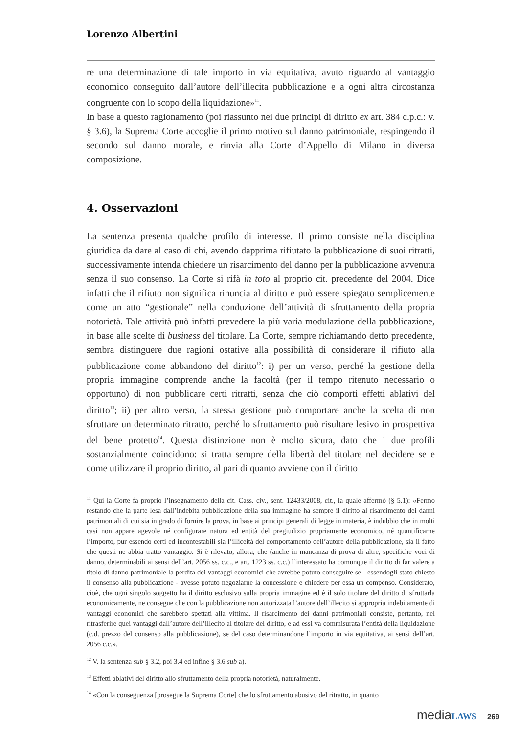Lorenzo Albertini
re una determinazione di tale importo in via equitativa, avuto riguardo al vantaggio economico conseguito dall’autore dell’illecita pubblicazione e a ogni altra circostanza congruente con lo scopo della liquidazione»<sup>11</sup>.
In base a questo ragionamento (poi riassunto nei due principi di diritto ex art. 384 c.p.c.: v. § 3.6), la Suprema Corte accoglie il primo motivo sul danno patrimoniale, respingendo il secondo sul danno morale, e rinvia alla Corte d’Appello di Milano in diversa composizione.
4. Osservazioni
La sentenza presenta qualche profilo di interesse. Il primo consiste nella disciplina giuridica da dare al caso di chi, avendo dapprima rifiutato la pubblicazione di suoi ritratti, successivamente intenda chiedere un risarcimento del danno per la pubblicazione avvenuta senza il suo consenso. La Corte si rifà in toto al proprio cit. precedente del 2004. Dice infatti che il rifiuto non significa rinuncia al diritto e può essere spiegato semplicemente come un atto “gestionale” nella conduzione dell’attività di sfruttamento della propria notorietà. Tale attività può infatti prevedere la più varia modulazione della pubblicazione, in base alle scelte di business del titolare. La Corte, sempre richiamando detto precedente, sembra distinguere due ragioni ostative alla possibilità di considerare il rifiuto alla pubblicazione come abbandono del diritto<sup>12</sup>: i) per un verso, perché la gestione della propria immagine comprende anche la facoltà (per il tempo ritenuto necessario o opportuno) di non pubblicare certi ritratti, senza che ciò comporti effetti ablativi del diritto<sup>13</sup>; ii) per altro verso, la stessa gestione può comportare anche la scelta di non sfruttare un determinato ritratto, perché lo sfruttamento può risultare lesivo in prospettiva del bene protetto<sup>14</sup>. Questa distinzione non è molto sicura, dato che i due profili sostanzialmente coincidono: si tratta sempre della libertà del titolare nel decidere se e come utilizzare il proprio diritto, al pari di quanto avviene con il diritto
<sup>11</sup> Qui la Corte fa proprio l’insegnamento della cit. Cass. civ., sent. 12433/2008, cit., la quale affermò (§ 5.1): «Fermo restando che la parte lesa dall’indebita pubblicazione della sua immagine ha sempre il diritto al risarcimento dei danni patrimoniali di cui sia in grado di fornire la prova, in base ai principi generali di legge in materia, è indubbio che in molti casi non appare agevole né configurare natura ed entità del pregiudizio propriamente economico, né quantificarne l’importo, pur essendo certi ed incontestabili sia l’illiceità del comportamento dell’autore della pubblicazione, sia il fatto che questi ne abbia tratto vantaggio. Si è rilevato, allora, che (anche in mancanza di prova di altre, specifiche voci di danno, determinabili ai sensi dell’art. 2056 ss. c.c., e art. 1223 ss. c.c.) l’interessato ha comunque il diritto di far valere a titolo di danno patrimoniale la perdita dei vantaggi economici che avrebbe potuto conseguire se - essendogli stato chiesto il consenso alla pubblicazione - avesse potuto negoziarne la concessione e chiedere per essa un compenso. Considerato, cioè, che ogni singolo soggetto ha il diritto esclusivo sulla propria immagine ed è il solo titolare del diritto di sfruttarla economicamente, ne consegue che con la pubblicazione non autorizzata l’autore dell’illecito si appropria indebitamente di vantaggi economici che sarebbero spettati alla vittima. Il risarcimento dei danni patrimoniali consiste, pertanto, nel ritrasferire quei vantaggi dall’autore dell’illecito al titolare del diritto, e ad essi va commisurata l’entità della liquidazione (c.d. prezzo del consenso alla pubblicazione), se del caso determinandone l’importo in via equitativa, ai sensi dell’art. 2056 c.c.».
<sup>12</sup> V. la sentenza sub § 3.2, poi 3.4 ed infine § 3.6 sub a).
<sup>13</sup> Effetti ablativi del diritto allo sfruttamento della propria notorietà, naturalmente.
<sup>14</sup> «Con la conseguenza [prosegue la Suprema Corte] che lo sfruttamento abusivo del ritratto, in quanto
media LAWS 269